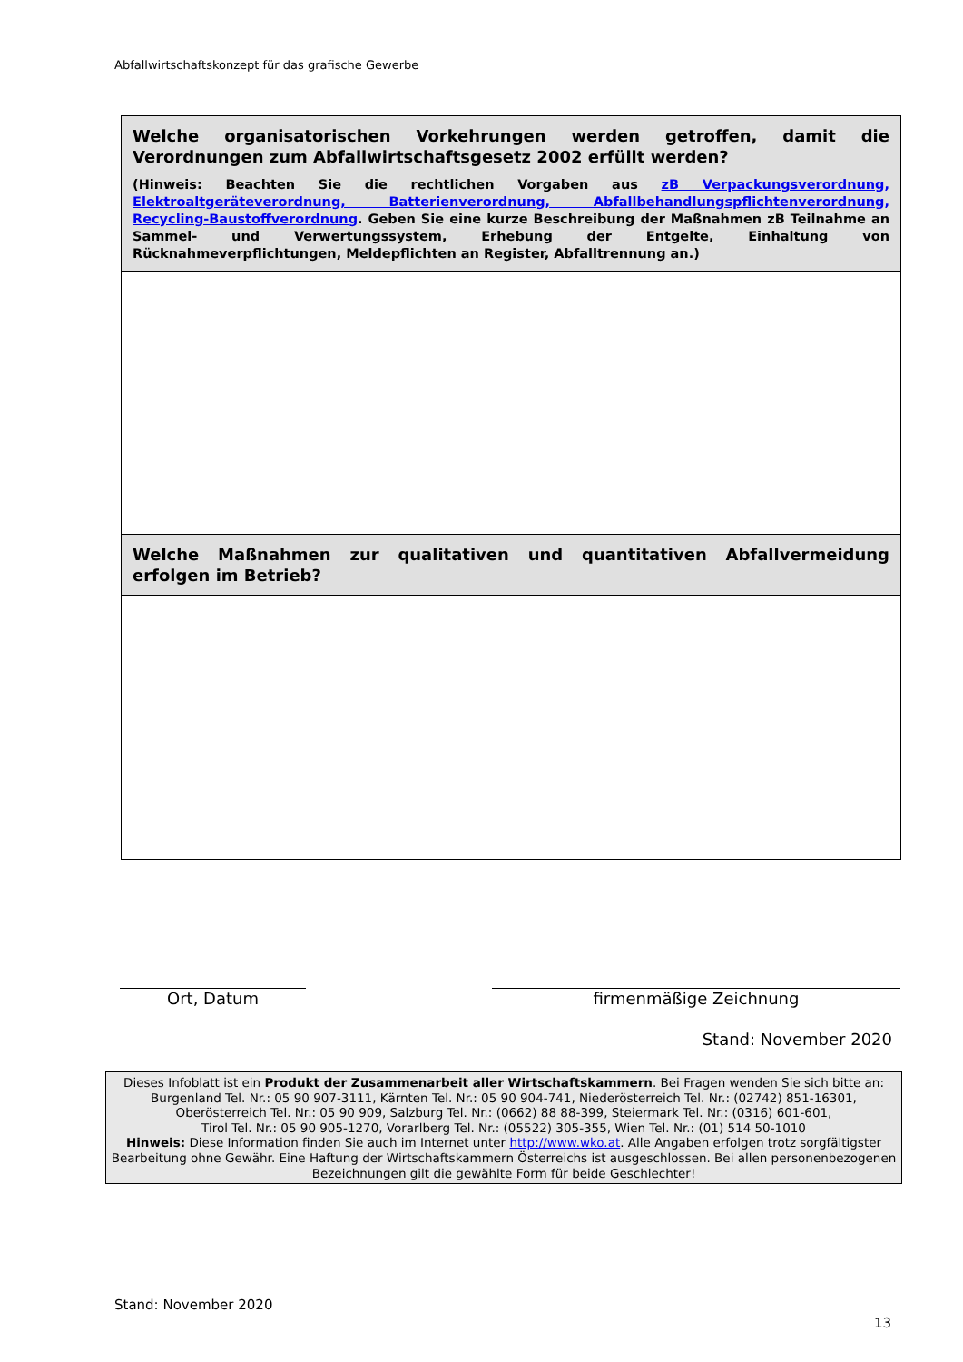Abfallwirtschaftskonzept für das grafische Gewerbe
| Welche organisatorischen Vorkehrungen werden getroffen, damit die Verordnungen zum Abfallwirtschaftsgesetz 2002 erfüllt werden? (Hinweis: Beachten Sie die rechtlichen Vorgaben aus zB Verpackungsverordnung, Elektroaltgeräteverordnung, Batterienverordnung, Abfallbehandlungspflichtenverordnung, Recycling-Baustoffverordnung . Geben Sie eine kurze Beschreibung der Maßnahmen zB Teilnahme an Sammel- und Verwertungssystem, Erhebung der Entgelte, Einhaltung von Rücknahmeverpflichtungen, Meldepflichten an Register, Abfalltrennung an.) |
| Welche Maßnahmen zur qualitativen und quantitativen Abfallvermeidung erfolgen im Betrieb? |
Ort, Datum firmenmäßige Zeichnung
Stand: November 2020
Dieses Infoblatt ist ein Produkt der Zusammenarbeit aller Wirtschaftskammern. Bei Fragen wenden Sie sich bitte an:
Burgenland Tel. Nr.: 05 90 907-3111, Kärnten Tel. Nr.: 05 90 904-741, Niederösterreich Tel. Nr.: (02742) 851-16301,
Oberösterreich Tel. Nr.: 05 90 909, Salzburg Tel. Nr.: (0662) 88 88-399, Steiermark Tel. Nr.: (0316) 601-601,
Tirol Tel. Nr.: 05 90 905-1270, Vorarlberg Tel. Nr.: (05522) 305-355, Wien Tel. Nr.: (01) 514 50-1010
Hinweis: Diese Information finden Sie auch im Internet unter http://www.wko.at. Alle Angaben erfolgen trotz sorgfältigster Bearbeitung ohne Gewähr. Eine Haftung der Wirtschaftskammern Österreichs ist ausgeschlossen. Bei allen personenbezogenen Bezeichnungen gilt die gewählte Form für beide Geschlechter!
Stand: November 2020
13